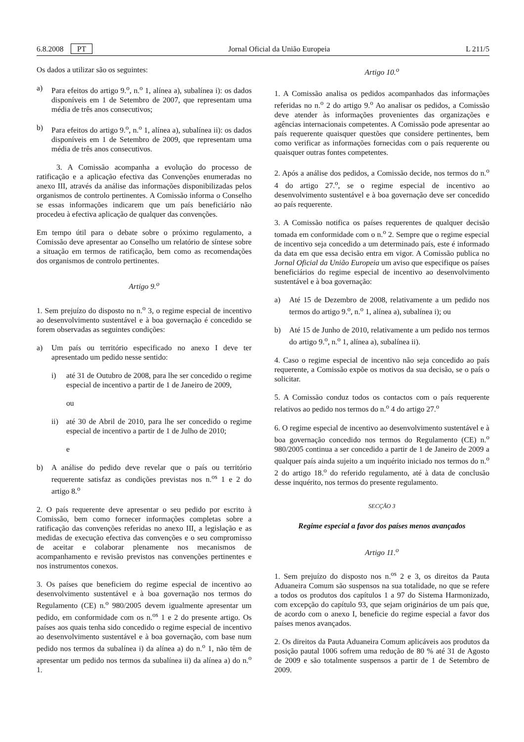6.8.2008 PT Jornal Oficial da União Europeia L 211/5
Os dados a utilizar são os seguintes:
a) Para efeitos do artigo 9.<sup>o</sup>, n.<sup>o</sup> 1, alínea a), subalínea i): os dados disponíveis em 1 de Setembro de 2007, que representam uma média de três anos consecutivos;
b) Para efeitos do artigo 9.<sup>o</sup>, n.<sup>o</sup> 1, alínea a), subalínea ii): os dados disponíveis em 1 de Setembro de 2009, que representam uma média de três anos consecutivos.
3. A Comissão acompanha a evolução do processo de ratificação e a aplicação efectiva das Convenções enumeradas no anexo III, através da análise das informações disponibilizadas pelos organismos de controlo pertinentes. A Comissão informa o Conselho se essas informações indicarem que um país beneficiário não procedeu à efectiva aplicação de qualquer das convenções.
Em tempo útil para o debate sobre o próximo regulamento, a Comissão deve apresentar ao Conselho um relatório de síntese sobre a situação em termos de ratificação, bem como as recomendações dos organismos de controlo pertinentes.
Artigo 9.<sup>o</sup>
1. Sem prejuízo do disposto no n.<sup>o</sup> 3, o regime especial de incentivo ao desenvolvimento sustentável e à boa governação é concedido se forem observadas as seguintes condições:
a) Um país ou território especificado no anexo I deve ter apresentado um pedido nesse sentido:
i) até 31 de Outubro de 2008, para lhe ser concedido o regime especial de incentivo a partir de 1 de Janeiro de 2009,
ou
ii) até 30 de Abril de 2010, para lhe ser concedido o regime especial de incentivo a partir de 1 de Julho de 2010;
e
b) A análise do pedido deve revelar que o país ou território requerente satisfaz as condições previstas nos n.<sup>os</sup> 1 e 2 do artigo 8.<sup>o</sup>
2. O país requerente deve apresentar o seu pedido por escrito à Comissão, bem como fornecer informações completas sobre a ratificação das convenções referidas no anexo III, a legislação e as medidas de execução efectiva das convenções e o seu compromisso de aceitar e colaborar plenamente nos mecanismos de acompanhamento e revisão previstos nas convenções pertinentes e nos instrumentos conexos.
3. Os países que beneficiem do regime especial de incentivo ao desenvolvimento sustentável e à boa governação nos termos do Regulamento (CE) n.<sup>o</sup> 980/2005 devem igualmente apresentar um pedido, em conformidade com os n.<sup>os</sup> 1 e 2 do presente artigo. Os países aos quais tenha sido concedido o regime especial de incentivo ao desenvolvimento sustentável e à boa governação, com base num pedido nos termos da subalínea i) da alínea a) do n.<sup>o</sup> 1, não têm de apresentar um pedido nos termos da subalínea ii) da alínea a) do n.<sup>o</sup> 1.
Artigo 10.<sup>o</sup>
1. A Comissão analisa os pedidos acompanhados das informações referidas no n.<sup>o</sup> 2 do artigo 9.<sup>o</sup> Ao analisar os pedidos, a Comissão deve atender às informações provenientes das organizações e agências internacionais competentes. A Comissão pode apresentar ao país requerente quaisquer questões que considere pertinentes, bem como verificar as informações fornecidas com o país requerente ou quaisquer outras fontes competentes.
2. Após a análise dos pedidos, a Comissão decide, nos termos do n.<sup>o</sup> 4 do artigo 27.<sup>o</sup>, se o regime especial de incentivo ao desenvolvimento sustentável e à boa governação deve ser concedido ao país requerente.
3. A Comissão notifica os países requerentes de qualquer decisão tomada em conformidade com o n.<sup>o</sup> 2. Sempre que o regime especial de incentivo seja concedido a um determinado país, este é informado da data em que essa decisão entra em vigor. A Comissão publica no Jornal Oficial da União Europeia um aviso que especifique os países beneficiários do regime especial de incentivo ao desenvolvimento sustentável e à boa governação:
a) Até 15 de Dezembro de 2008, relativamente a um pedido nos termos do artigo 9.<sup>o</sup>, n.<sup>o</sup> 1, alínea a), subalínea i); ou
b) Até 15 de Junho de 2010, relativamente a um pedido nos termos do artigo 9.<sup>o</sup>, n.<sup>o</sup> 1, alínea a), subalínea ii).
4. Caso o regime especial de incentivo não seja concedido ao país requerente, a Comissão expõe os motivos da sua decisão, se o país o solicitar.
5. A Comissão conduz todos os contactos com o país requerente relativos ao pedido nos termos do n.<sup>o</sup> 4 do artigo 27.<sup>o</sup>
6. O regime especial de incentivo ao desenvolvimento sustentável e à boa governação concedido nos termos do Regulamento (CE) n.<sup>o</sup> 980/2005 continua a ser concedido a partir de 1 de Janeiro de 2009 a qualquer país ainda sujeito a um inquérito iniciado nos termos do n.<sup>o</sup> 2 do artigo 18.<sup>o</sup> do referido regulamento, até à data de conclusão desse inquérito, nos termos do presente regulamento.
SECÇÃO 3
Regime especial a favor dos países menos avançados
Artigo 11.<sup>o</sup>
1. Sem prejuízo do disposto nos n.<sup>os</sup> 2 e 3, os direitos da Pauta Aduaneira Comum são suspensos na sua totalidade, no que se refere a todos os produtos dos capítulos 1 a 97 do Sistema Harmonizado, com excepção do capítulo 93, que sejam originários de um país que, de acordo com o anexo I, beneficie do regime especial a favor dos países menos avançados.
2. Os direitos da Pauta Aduaneira Comum aplicáveis aos produtos da posição pautal 1006 sofrem uma redução de 80 % até 31 de Agosto de 2009 e são totalmente suspensos a partir de 1 de Setembro de 2009.